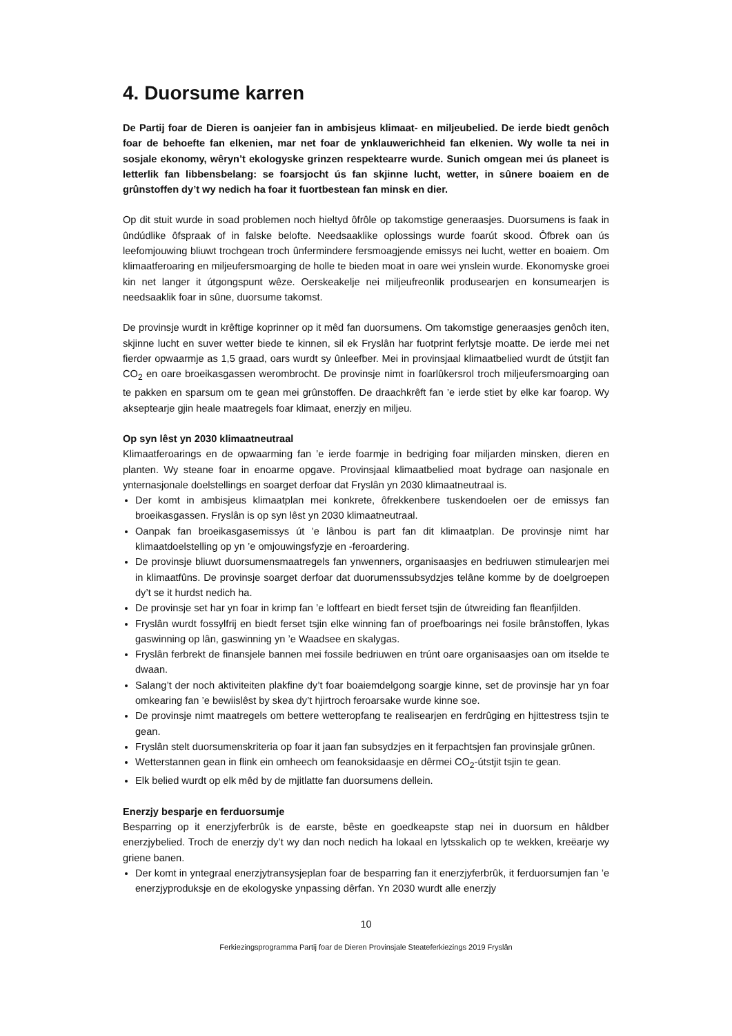4. Duorsume karren
De Partij foar de Dieren is oanjeier fan in ambisjeus klimaat- en miljeubelied. De ierde biedt genôch foar de behoefte fan elkenien, mar net foar de ynklauwerichheid fan elkenien. Wy wolle ta nei in sosjale ekonomy, wêryn’t ekologyske grinzen respektearre wurde. Sunich omgean mei ús planeet is letterlik fan libbensbelang: se foarsjocht ús fan skjinne lucht, wetter, in sûnere boaiem en de grûnstoffen dy’t wy nedich ha foar it fuortbestean fan minsk en dier.
Op dit stuit wurde in soad problemen noch hieltyd ôfrôle op takomstige generaasjes. Duorsumens is faak in ûndúdlike ôfspraak of in falske belofte. Needsaaklike oplossings wurde foarút skood. Ôfbrek oan ús leefomjouwing bliuwt trochgean troch ûnfermindere fersmoagjende emissys nei lucht, wetter en boaiem. Om klimaatferoaring en miljeufersmoarging de holle te bieden moat in oare wei ynslein wurde. Ekonomyske groei kin net langer it útgongspunt wêze. Oerskeakelje nei miljeufreonlik produsearjen en konsumearjen is needsaaklik foar in sûne, duorsume takomst.
De provinsje wurdt in krêftige koprinner op it mêd fan duorsumens. Om takomstige generaasjes genôch iten, skjinne lucht en suver wetter biede te kinnen, sil ek Fryslân har fuotprint ferlytsje moatte. De ierde mei net fierder opwaarmje as 1,5 graad, oars wurdt sy ûnleefber. Mei in provinsjaal klimaatbelied wurdt de útstjit fan CO<sub>2</sub> en oare broeikasgassen werombrocht. De provinsje nimt in foarlûkersrol troch miljeufersmoarging oan te pakken en sparsum om te gean mei grûnstoffen. De draachkrêft fan ’e ierde stiet by elke kar foarop. Wy akseptearje gjin heale maatregels foar klimaat, enerzjy en miljeu.
Op syn lêst yn 2030 klimaatneutraal
Klimaatferoarings en de opwaarming fan ’e ierde foarmje in bedriging foar miljarden minsken, dieren en planten. Wy steane foar in enoarme opgave. Provinsjaal klimaatbelied moat bydrage oan nasjonale en ynternasjonale doelstellings en soarget derfoar dat Fryslân yn 2030 klimaatneutraal is.
Der komt in ambisjeus klimaatplan mei konkrete, ôfrekkenbere tuskendoelen oer de emissys fan broeikasgassen. Fryslân is op syn lêst yn 2030 klimaatneutraal.
Oanpak fan broeikasgasemissys út ’e lânbou is part fan dit klimaatplan. De provinsje nimt har klimaatdoelstelling op yn ’e omjouwingsfyzje en -feroardering.
De provinsje bliuwt duorsumensmaatregels fan ynwenners, organisaasjes en bedriuwen stimulearjen mei in klimaatfûns. De provinsje soarget derfoar dat duorumenssubsydzjes telâne komme by de doelgroepen dy’t se it hurdst nedich ha.
De provinsje set har yn foar in krimp fan ’e loftfeart en biedt ferset tsjin de útwreiding fan fleanfjilden.
Fryslân wurdt fossylfrij en biedt ferset tsjin elke winning fan of proefboarings nei fosile brânstoffen, lykas gaswinning op lân, gaswinning yn ’e Waadsee en skalygas.
Fryslân ferbrekt de finansjele bannen mei fossile bedriuwen en trúnt oare organisaasjes oan om itselde te dwaan.
Salang’t der noch aktiviteiten plakfine dy’t foar boaiemdelgong soargje kinne, set de provinsje har yn foar omkearing fan ’e bewiislêst by skea dy’t hjirtroch feroarsake wurde kinne soe.
De provinsje nimt maatregels om bettere wetteropfang te realisearjen en ferdrûging en hjittestress tsjin te gean.
Fryslân stelt duorsumenskriteria op foar it jaan fan subsydzjes en it ferpachtsjen fan provinsjale grûnen.
Wetterstannen gean in flink ein omheech om feanoksidaasje en dêrmei CO<sub>2</sub>-útstjit tsjin te gean.
Elk belied wurdt op elk mêd by de mjitlatte fan duorsumens dellein.
Enerzjy besparje en ferduorsumje
Besparring op it enerzjyferbrûk is de earste, bêste en goedkeapste stap nei in duorsum en hâldber enerzjybelied. Troch de enerzjy dy’t wy dan noch nedich ha lokaal en lytsskalich op te wekken, kreëarje wy griene banen.
Der komt in yntegraal enerzjytransysjeplan foar de besparring fan it enerzjyferbrûk, it ferduorsumjen fan ’e enerzjyproduksje en de ekologyske ynpassing dêrfan. Yn 2030 wurdt alle enerzjy
10
Ferkiezingsprogramma Partij foar de Dieren Provinsjale Steateferkiezings 2019 Fryslân